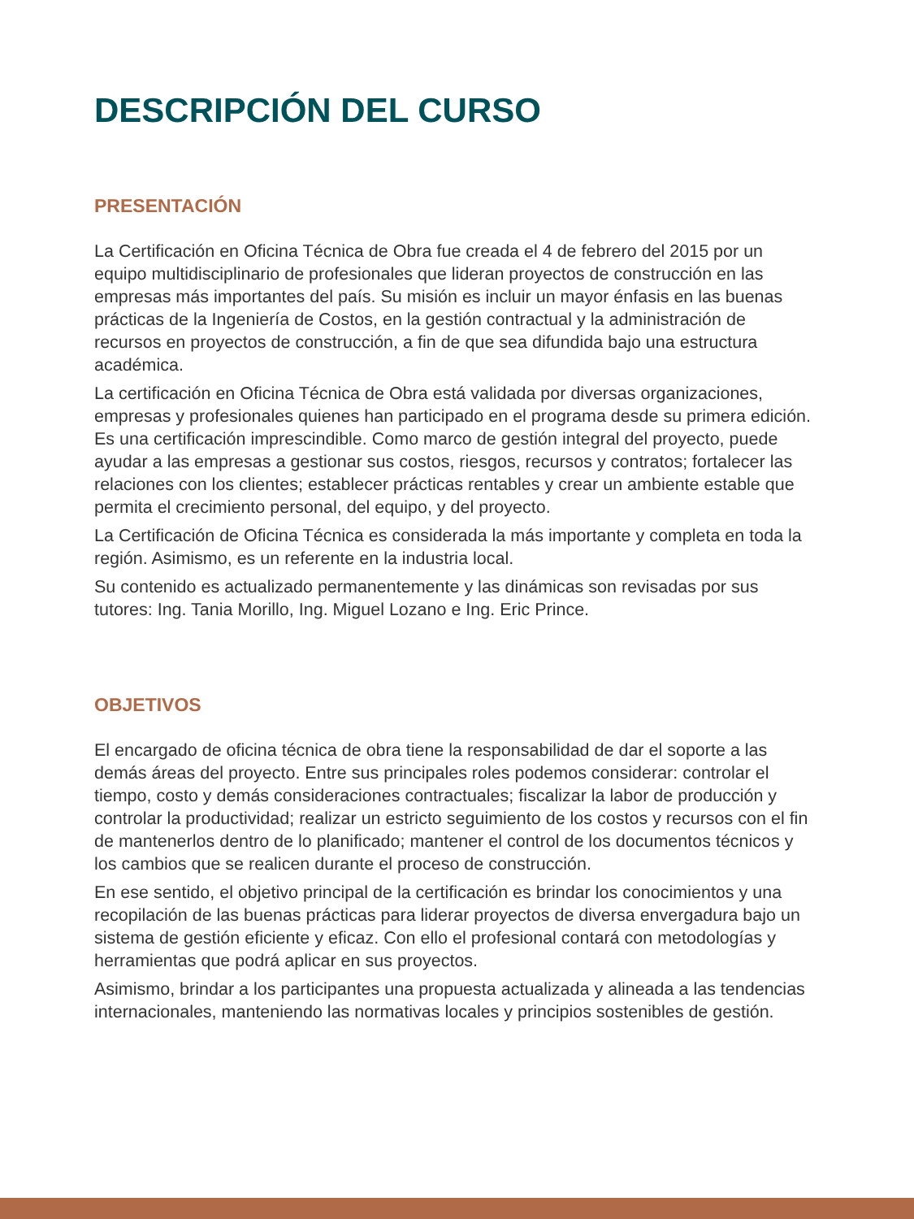DESCRIPCIÓN DEL CURSO
PRESENTACIÓN
La Certificación en Oficina Técnica de Obra fue creada el 4 de febrero del 2015 por un equipo multidisciplinario de profesionales que lideran proyectos de construcción en las empresas más importantes del país. Su misión es incluir un mayor énfasis en las buenas prácticas de la Ingeniería de Costos, en la gestión contractual y la administración de recursos en proyectos de construcción, a fin de que sea difundida bajo una estructura académica.
La certificación en Oficina Técnica de Obra está validada por diversas organizaciones, empresas y profesionales quienes han participado en el programa desde su primera edición. Es una certificación imprescindible. Como marco de gestión integral del proyecto, puede ayudar a las empresas a gestionar sus costos, riesgos, recursos y contratos; fortalecer las relaciones con los clientes; establecer prácticas rentables y crear un ambiente estable que permita el crecimiento personal, del equipo, y del proyecto.
La Certificación de Oficina Técnica es considerada la más importante y completa en toda la región. Asimismo, es un referente en la industria local.
Su contenido es actualizado permanentemente y las dinámicas son revisadas por sus tutores: Ing. Tania Morillo, Ing. Miguel Lozano e Ing. Eric Prince.
OBJETIVOS
El encargado de oficina técnica de obra tiene la responsabilidad de dar el soporte a las demás áreas del proyecto. Entre sus principales roles podemos considerar: controlar el tiempo, costo y demás consideraciones contractuales; fiscalizar la labor de producción y controlar la productividad; realizar un estricto seguimiento de los costos y recursos con el fin de mantenerlos dentro de lo planificado; mantener el control de los documentos técnicos y los cambios que se realicen durante el proceso de construcción.
En ese sentido, el objetivo principal de la certificación es brindar los conocimientos y una recopilación de las buenas prácticas para liderar proyectos de diversa envergadura bajo un sistema de gestión eficiente y eficaz. Con ello el profesional contará con metodologías y herramientas que podrá aplicar en sus proyectos.
Asimismo, brindar a los participantes una propuesta actualizada y alineada a las tendencias internacionales, manteniendo las normativas locales y principios sostenibles de gestión.